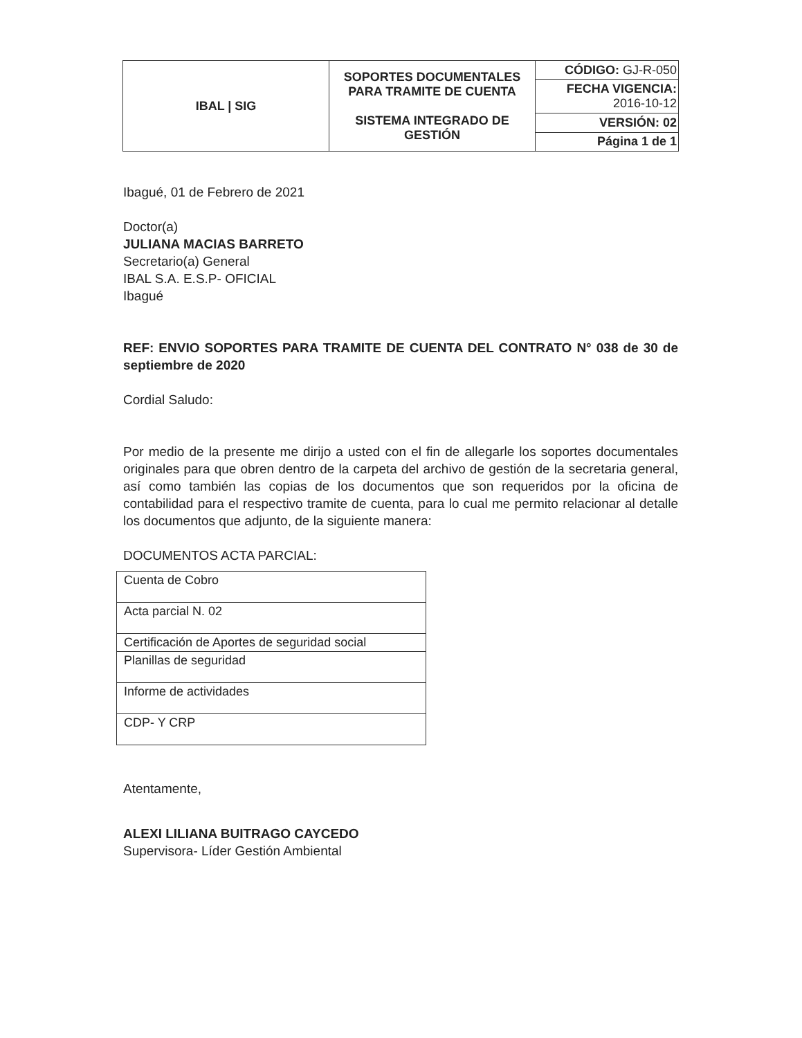| IBAL / SIG | SOPORTES DOCUMENTALES PARA TRAMITE DE CUENTA SISTEMA INTEGRADO DE GESTIÓN | CÓDIGO: GJ-R-050 |
| | | FECHA VIGENCIA: 2016-10-12 |
| | | VERSIÓN: 02 |
| | | Página 1 de 1 |
Ibagué, 01 de Febrero de 2021
Doctor(a)
JULIANA MACIAS BARRETO
Secretario(a) General
IBAL S.A. E.S.P- OFICIAL
Ibagué
REF: ENVIO SOPORTES PARA TRAMITE DE CUENTA DEL CONTRATO N° 038 de 30 de septiembre de 2020
Cordial Saludo:
Por medio de la presente me dirijo a usted con el fin de allegarle los soportes documentales originales para que obren dentro de la carpeta del archivo de gestión de la secretaria general, así como también las copias de los documentos que son requeridos por la oficina de contabilidad para el respectivo tramite de cuenta, para lo cual me permito relacionar al detalle los documentos que adjunto, de la siguiente manera:
DOCUMENTOS ACTA PARCIAL:
| Cuenta de Cobro |
| Acta parcial N. 02 |
| Certificación de Aportes de seguridad social |
| Planillas de seguridad |
| Informe de actividades |
| CDP- Y CRP |
Atentamente,
ALEXI LILIANA BUITRAGO CAYCEDO
Supervisora- Líder Gestión Ambiental